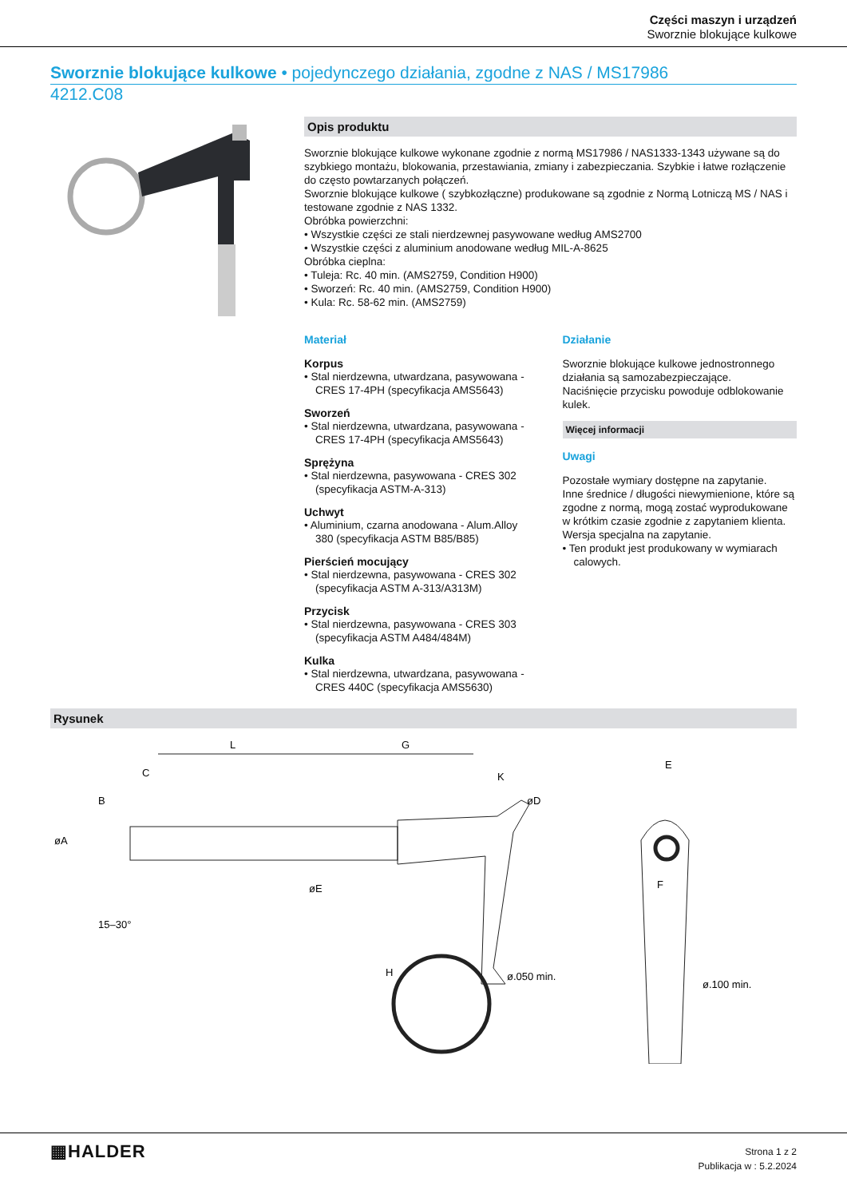Części maszyn i urządzeń
Sworznie blokujące kulkowe
Sworznie blokujące kulkowe • pojedynczego działania, zgodne z NAS / MS17986
4212.C08
Opis produktu
Sworznie blokujące kulkowe wykonane zgodnie z normą MS17986 / NAS1333-1343 używane są do szybkiego montażu, blokowania, przestawiania, zmiany i zabezpieczania. Szybkie i łatwe rozłączenie do często powtarzanych połączeń.
Sworznie blokujące kulkowe ( szybkozłączne) produkowane są zgodnie z Normą Lotniczą MS / NAS i testowane zgodnie z NAS 1332.
Obróbka powierzchni:
• Wszystkie części ze stali nierdzewnej pasywowane według AMS2700
• Wszystkie części z aluminium anodowane według MIL-A-8625
Obróbka cieplna:
• Tuleja: Rc. 40 min. (AMS2759, Condition H900)
• Sworzeń: Rc. 40 min. (AMS2759, Condition H900)
• Kula: Rc. 58-62 min. (AMS2759)
Materiał
Korpus
• Stal nierdzewna, utwardzana, pasywowana - CRES 17-4PH (specyfikacja AMS5643)
Sworzeń
• Stal nierdzewna, utwardzana, pasywowana - CRES 17-4PH (specyfikacja AMS5643)
Sprężyna
• Stal nierdzewna, pasywowana - CRES 302 (specyfikacja ASTM-A-313)
Uchwyt
• Aluminium, czarna anodowana - Alum.Alloy 380 (specyfikacja ASTM B85/B85)
Pierścień mocujący
• Stal nierdzewna, pasywowana - CRES 302 (specyfikacja ASTM A-313/A313M)
Przycisk
• Stal nierdzewna, pasywowana - CRES 303 (specyfikacja ASTM A484/484M)
Kulka
• Stal nierdzewna, utwardzana, pasywowana - CRES 440C (specyfikacja AMS5630)
Działanie
Sworznie blokujące kulkowe jednostronnego działania są samozabezpieczające.
Naciśnięcie przycisku powoduje odblokowanie kulek.
Więcej informacji
Uwagi
Pozostałe wymiary dostępne na zapytanie.
Inne średnice / długości niewymienione, które są zgodne z normą, mogą zostać wyprodukowane w krótkim czasie zgodnie z zapytaniem klienta.
Wersja specjalna na zapytanie.
• Ten produkt jest produkowany w wymiarach calowych.
Rysunek
L
G
C
H
E
ø.050 min.
ø.100 min.
15–30°
øA
B
F
K
øD
øE
▦HALDER
Strona 1 z 2
Publikacja w : 5.2.2024